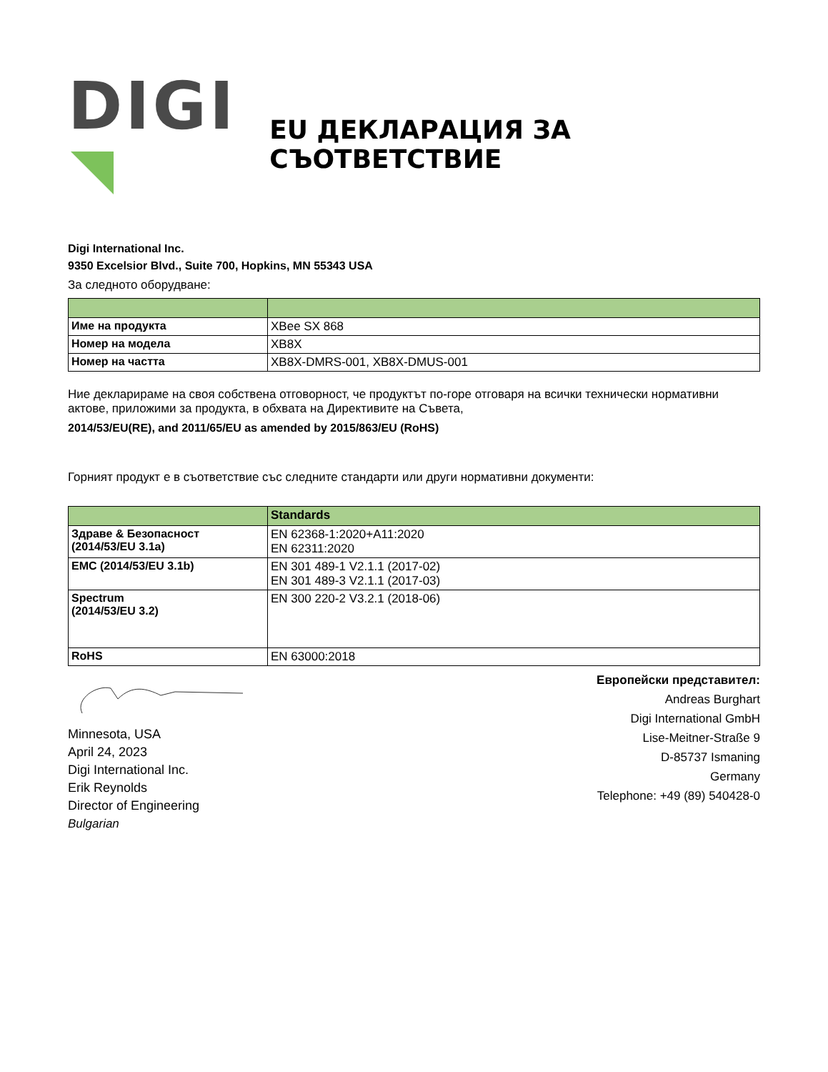DIGI
EU ДЕКЛАРАЦИЯ ЗА СЪОТВЕТСТВИЕ
Digi International Inc.
9350 Excelsior Blvd., Suite 700, Hopkins, MN 55343 USA
За следното оборудване:
| Име на продукта | XBee SX 868 |
| Номер на модела | XB8X |
| Номер на частта | XB8X-DMRS-001, XB8X-DMUS-001 |
Ние декларираме на своя собствена отговорност, че продуктът по-горе отговаря на всички технически нормативни актове, приложими за продукта, в обхвата на Директивите на Съвета,
2014/53/EU(RE), and 2011/65/EU as amended by 2015/863/EU (RoHS)
Горният продукт е в съответствие със следните стандарти или други нормативни документи:
| | Standards |
| --- | --- |
| Здраве & Безопасност (2014/53/EU 3.1a) | EN 62368-1:2020+A11:2020 EN 62311:2020 |
| EMC (2014/53/EU 3.1b) | EN 301 489-1 V2.1.1 (2017-02) EN 301 489-3 V2.1.1 (2017-03) |
| Spectrum (2014/53/EU 3.2) | EN 300 220-2 V3.2.1 (2018-06) |
| RoHS | EN 63000:2018 |
Minnesota, USA
April 24, 2023
Digi International Inc.
Erik Reynolds
Director of Engineering
Bulgarian
Европейски представител:
Andreas Burghart
Digi International GmbH
Lise-Meitner-Straße 9
D-85737 Ismaning
Germany
Telephone: +49 (89) 540428-0